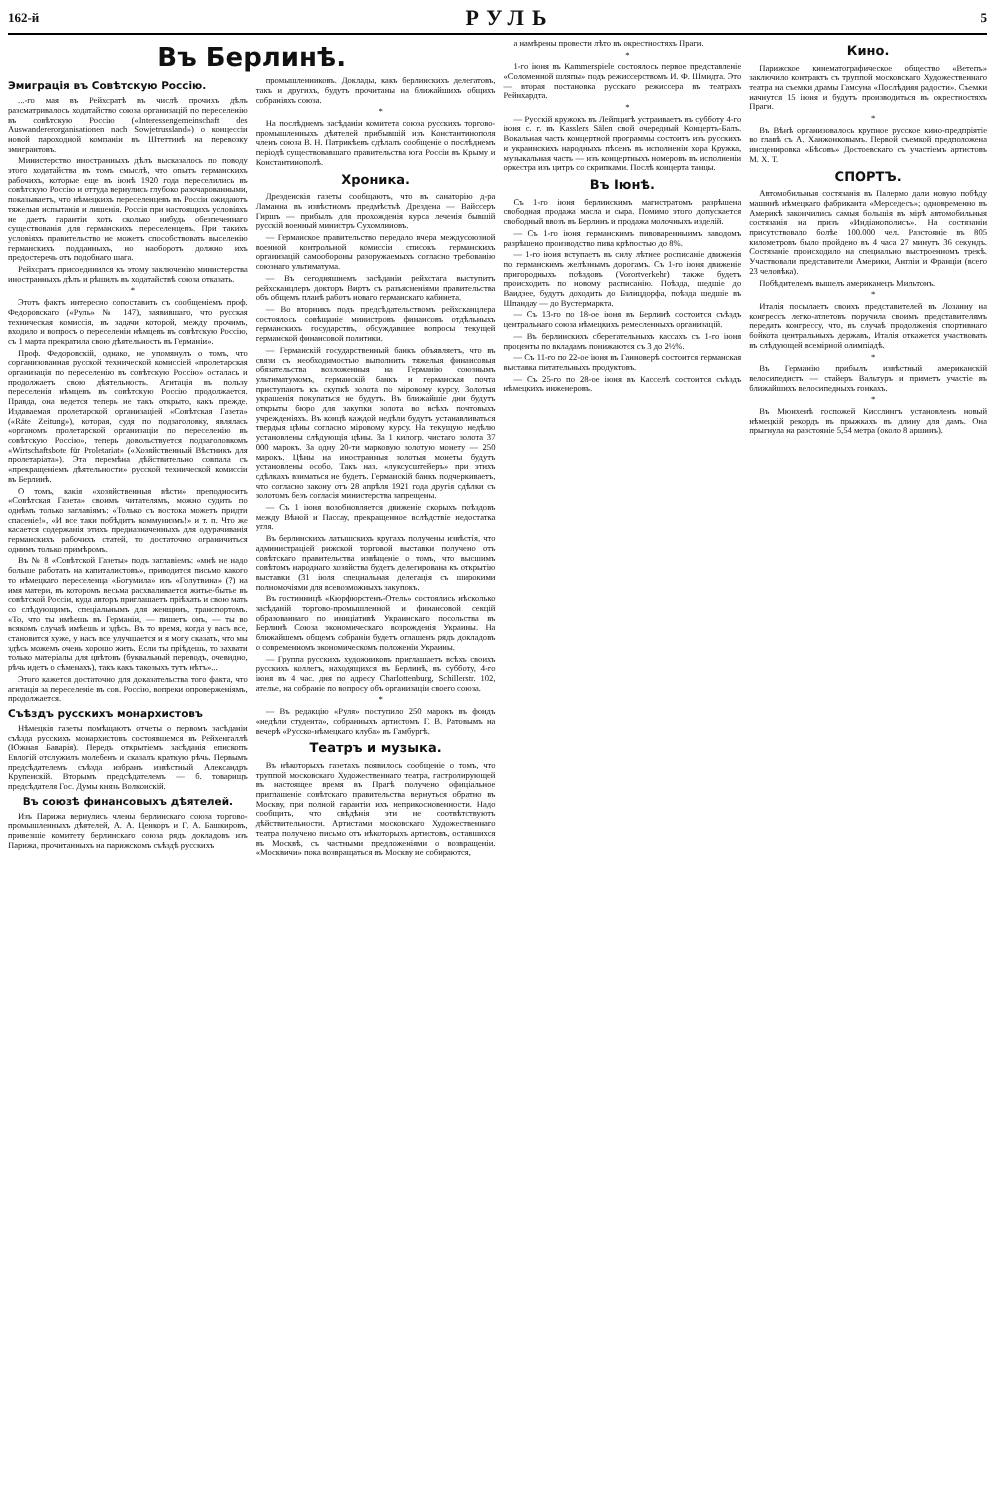162-й РУЛЬ 5
Въ Берлинѣ.
Эмиграція въ Совѣтскую Россію.
...-го мая въ Рейхсратѣ въ числѣ прочихъ дѣлъ разсматривалось ходатайство союза организацій по переселенію въ совѣтскую Россію («Interessengemeinschaft des Auswandererorganisationen nach Sowjetrussland») о концессіи новой пароходной компаніи въ Штеттинѣ на перевозку эмигрантовъ.
Министерство иностранныхъ дѣлъ высказалось по поводу этого ходатайства въ томъ смыслѣ, что опытъ германскихъ рабочихъ, которые еще въ іюнѣ 1920 года переселились въ совѣтскую Россію и оттуда вернулись глубоко разочарованными, показываетъ, что нѣмецкихъ переселенцевъ въ Россіи ожидаютъ тяжелыя испытанія и лишенія. Россія при настоящихъ условіяхъ не даетъ гарантіи хоть сколько нибудь обезпеченнаго существованія для германскихъ переселенцевъ. При такихъ условіяхъ правительство не можетъ способствовать выселенію германскихъ подданныхъ, но наоборотъ должно ихъ предостеречь отъ подобнаго шага.
Рейхсратъ присоединился къ этому заключенію министерства иностранныхъ дѣлъ и рѣшилъ въ ходатайствѣ союза отказать.
*
Этотъ фактъ интересно сопоставить съ сообщеніемъ проф. Федоровскаго («Руль» № 147), заявившаго, что русская техническая комиссія, въ задачи которой, между прочимъ, входило и вопросъ о переселеніи нѣмцевъ въ совѣтскую Россію, съ 1 марта прекратила свою дѣятельность въ Германіи».
Проф. Федоровскій, однако, не упомянулъ о томъ, что сорганизованная русской технической комиссіей «пролетарская организація по переселенію въ совѣтскую Россію» осталась и продолжаетъ свою дѣятельность. Агитація въ пользу переселенія нѣмцевъ въ совѣтскую Россію продолжается. Правда, она ведется теперь не такъ открыто, какъ прежде. Издаваемая пролетарской организаціей «Совѣтская Газета» («Räte Zeitung»), которая, судя по подзаголовку, являлась «органомъ пролетарской организаціи по переселенію въ совѣтскую Россію», теперь довольствуется подзаголовкомъ «Wirtschaftsbote für Proletariat» («Хозяйственный Вѣстникъ для пролетаріата»). Эта перемѣна дѣйствительно совпала съ «прекращеніемъ дѣятельности» русской технической комиссіи въ Берлинѣ.
О томъ, какія «хозяйственныя вѣсти» преподноситъ «Совѣтская Газета» своимъ читателямъ, можно судить по однѣмъ только заглавіямъ: «Только съ востока можетъ придти спасеніе!», «И все таки побѣдитъ коммунизмъ!» и т. п. Что же касается содержанія этихъ предназначенныхъ для одурачиванія германскихъ рабочихъ статей, то достаточно ограничиться однимъ только примѣромъ.
Въ № 8 «Совѣтской Газеты» подъ заглавіемъ: «мнѣ не надо больше работать на капиталистовъ», приводится письмо какого то нѣмецкаго переселенца «Богумила» изъ «Голутвина» (?) на имя матери, въ которомъ весьма расхваливается житье-бытье въ совѣтской Россіи, куда авторъ приглашаетъ пріѣхать и свою мать со слѣдующимъ, спеціальнымъ для женщинъ, транспортомъ. «То, что ты имѣешь въ Германіи, — пишетъ онъ, — ты во всякомъ случаѣ имѣешь и здѣсь. Въ то время, когда у васъ все, становится хуже, у насъ все улучшается и я могу сказать, что мы здѣсь можемъ очень хорошо жить. Если ты пріѣдешь, то захвати только матеріалы для цвѣтовъ (буквальный переводъ, очевидно, рѣчь идетъ о сѣменахъ), такъ какъ такозыхъ тутъ нѣтъ»...
Этого кажется достаточно для доказательства того факта, что агитація за переселеніе въ сов. Россію, вопреки опроверженіямъ, продолжается.
Съѣздъ русскихъ монархистовъ
Нѣмецкія газеты помѣщаютъ отчеты о первомъ засѣданіи съѣзда русскихъ монархистовъ состоявшемся въ Рейхенгаллѣ (Южная Баварія). Передъ открытіемъ засѣданія епископъ Евлогій отслужилъ молебенъ и сказалъ краткую рѣчь. Первымъ предсѣдателемъ съѣзда избранъ извѣстный Александръ Крупенскій. Вторымъ предсѣдателемъ — б. товарищъ предсѣдателя Гос. Думы князь Волконскій.
Въ союзѣ финансовыхъ дѣятелей.
Изъ Парижа вернулись члены берлинскаго союза торгово-промышленныхъ дѣятелей, А. А. Ценкоръ и Г. А. Башкировъ, привезшіе комитету берлинскаго союза рядъ докладовъ изъ Парижа, прочитанныхъ на парижскомъ съѣздѣ русскихъ
промышленниковъ. Доклады, какъ берлинскихъ делегатовъ, такъ и другихъ, будутъ прочитаны на ближайшихъ общихъ собраніяхъ союза.
*
На послѣднемъ засѣданіи комитета союза русскихъ торгово-промышленныхъ дѣятелей прибывшій изъ Константинополя членъ союза В. Н. Патрикѣевъ сдѣлалъ сообщеніе о послѣднемъ періодѣ существовавшаго правительства юга Россіи въ Крыму и Константинополѣ.
Хроника.
Дрезденскія газеты сообщаютъ, что въ санаторію д-ра Ламанна въ извѣстномъ предмѣстьѣ Дрездена — Вайссеръ Гиршъ — прибылъ для прохожденія курса леченія бывшій русскій военный министръ Сухомлиновъ.
— Германское правительство передало вчера междусоюзной военной контрольной комиссіи списокъ германскихъ организацій самообороны разоружаемыхъ согласно требованію союзнаго ультиматума.
— Въ сегодняшнемъ засѣданіи рейхстага выступитъ рейхсканцлеръ докторъ Виртъ съ разъясненіями правительства объ общемъ планѣ работъ новаго германскаго кабинета.
— Во вторникъ подъ предсѣдательствомъ рейхсканцлера состоялось совѣщаніе министровъ финансовъ отдѣльныхъ германскихъ государствъ, обсуждавшее вопросы текущей германской финансовой политики.
— Германскій государственный банкъ объявляетъ, что въ связи съ необходимостью выполнить тяжелыя финансовыя обязательства возложенныя на Германію союзнымъ ультиматумомъ, германскій банкъ и германская почта приступаютъ къ скупкѣ золота по міровому курсу. Золотыя украшенія покупаться не будутъ. Въ ближайшіе дни будутъ открыты бюро для закупки золота во всѣхъ почтовыхъ учрежденіяхъ. Въ концѣ каждой недѣли будутъ устанавливаться твердыя цѣны согласно міровому курсу. На текущую недѣлю установлены слѣдующія цѣны. За 1 килогр. чистаго золота 37 000 марокъ. За одну 20-ти марковую золотую монету — 250 марокъ. Цѣны на иностранныя золотыя монеты будутъ установлены особо. Такъ наз. «луксусштейеръ» при этихъ сдѣлкахъ взиматься не будетъ. Германскій банкъ подчеркиваетъ, что согласно закону отъ 28 апрѣля 1921 года другія сдѣлки съ золотомъ безъ согласія министерства запрещены.
— Съ 1 іюня возобновляется движеніе скорыхъ поѣздовъ между Вѣной и Пассау, прекращенное вслѣдствіе недостатка угля.
Въ берлинскихъ латышскихъ кругахъ получены извѣстія, что администраціей рижской торговой выставки получено отъ совѣтскаго правительства извѣщеніе о томъ, что высшимъ совѣтомъ народнаго хозяйства будетъ делегирована къ открытію выставки (31 іюля специальная делегація съ широкими полномочіями для всевозможныхъ закупокъ.
Въ гостинницѣ «Кюрфюрстенъ-Отель» состоялись нѣсколько засѣданій торгово-промышленной и финансовой секцій образованнаго по иниціативѣ Украинскаго посольства въ Берлинѣ Союза экономическаго возрожденія Украины. На ближайшемъ общемъ собраніи будетъ оглашенъ рядъ докладовъ о современномъ экономическомъ положеніи Украины.
— Группа русскихъ художниковъ приглашаетъ всѣхъ своихъ русскихъ коллегъ, находящихся въ Берлинѣ, въ субботу, 4-го іюня въ 4 час. дня по адресу Charlottenburg, Schillerstr. 102, ателье, на собраніе по вопросу объ организаціи своего союза.
*
— Въ редакцію «Руля» поступило 250 марокъ въ фондъ «недѣли студента», собранныхъ артистомъ Г. В. Ратовымъ на вечерѣ «Русско-нѣмецкаго клуба» въ Гамбургѣ.
Театръ и музыка.
Въ нѣкоторыхъ газетахъ появилось сообщеніе о томъ, что труппой московскаго Художественнаго театра, гастролирующей въ настоящее время въ Прагѣ получено офиціальное приглашеніе совѣтскаго правительства вернуться обратно въ Москву, при полной гарантіи ихъ неприкосновенности. Надо сообщить, что свѣдѣнія эти не соотвѣтствуютъ дѣйствительности. Артистами московскаго Художественнаго театра получено письмо отъ нѣкоторыхъ артистовъ, оставшихся въ Москвѣ, съ частными предложеніями о возвращеніи. «Москвичи» пока возвращаться въ Москву не собираются,
а намѣрены провести лѣто въ окрестностяхъ Праги.
*
1-го іюня въ Kammerspiele состоялось первое представленіе «Соломенной шляпы» подъ режиссерствомъ И. Ф. Шмидта. Это — вторая постановка русскаго режиссера въ театрахъ Рейнхардта.
*
— Русскій кружокъ въ Лейпцигѣ устраиваетъ въ субботу 4-го іюня с. г. въ Kasslers Sälen свой очередный Концертъ-Балъ. Вокальная часть концертной программы состоитъ изъ русскихъ и украинскихъ народныхъ пѣсенъ въ исполненіи хора Кружка, музыкальная часть — изъ концертныхъ номеровъ въ исполненіи оркестра изъ цитръ со скрипками. Послѣ концерта танцы.
Въ Іюнѣ.
Съ 1-го іюня берлинскимъ магистратомъ разрѣшена свободная продажа масла и сыра. Помимо этого допускается свободный ввозъ въ Берлинъ и продажа молочныхъ изделій.
— Съ 1-го іюня германскимъ пивоваренныимъ заводомъ разрѣшено производство пива крѣпостью до 8%.
— 1-го іюня вступаетъ въ силу лѣтнее росписаніе движенія по германскимъ желѣзнымъ дорогамъ. Съ 1-го іюня движеніе пригородныхъ поѣздовъ (Vorortverkehr) также будетъ происходить по новому расписанію. Поѣзда, шедшіе до Ваидзее, будутъ доходить до Бэлицдорфа, поѣзда шедшіе въ Шпандау — до Вустермаркта.
— Съ 13-го по 18-ое іюня въ Берлинѣ состоится съѣздъ центральнаго союза нѣмецкихъ ремесленныхъ организацій.
— Въ берлинскихъ сберегательныхъ кассахъ съ 1-го іюня проценты по вкладамъ понижаются съ 3 до 2½%.
— Съ 11-го по 22-ое іюня въ Ганноверѣ состоится германская выставка питательныхъ продуктовъ.
— Съ 25-го по 28-ое іюня въ Касселѣ состоится съѣздъ нѣмецкихъ инженеровъ.
Кино.
Парижское кинематографическое общество «Ветепъ» заключило контрактъ съ труппой московскаго Художественнаго театра на съемки драмы Гамсуна «Послѣдняя радости». Съемки начнутся 15 іюня и будутъ производиться въ окрестностяхъ Праги.
*
Въ Вѣнѣ организовалось крупное русское кино-предпріятіе во главѣ съ А. Ханжонковымъ. Первой съемкой предположена инсценировка «Бѣсовъ» Достоевскаго съ участіемъ артистовъ М. Х. Т.
СПОРТЪ.
Автомобильныя состязанія въ Палермо дали новую побѣду машинѣ нѣмецкаго фабриканта «Мерседесъ»; одновременно въ Америкѣ закончились самыя большія въ мірѣ автомобильныя состязанія на призъ «Индіанополисъ». На состязаніи присутствовало болѣе 100.000 чел. Разстояніе въ 805 километровъ было пройдено въ 4 часа 27 минутъ 36 секундъ. Состязаніе происходило на специально выстроенномъ трекѣ. Участвовали представители Америки, Англіи и Франціи (всего 23 человѣка).
Побѣдителемъ вышелъ американецъ Мильтонъ.
*
Италія посылаетъ своихъ представителей въ Лозанну на конгрессъ легко-атлетовъ поручила своимъ представителямъ передать конгрессу, что, въ случаѣ продолженія спортивнаго бойкота центральныхъ державъ, Италія откажется участвовать въ слѣдующей всемірной олимпіадѣ.
*
Въ Германію прибылъ извѣстный американскій велосипедистъ — стайеръ Вальтуръ и приметъ участіе въ ближайшихъ велосипедныхъ гонкахъ.
*
Въ Мюнхенѣ госпожей Кисслингъ установленъ новый нѣмецкій рекордъ въ прыжкахъ въ длину для дамъ. Она прыгнула на разстояніе 5,54 метра (около 8 аршинъ).